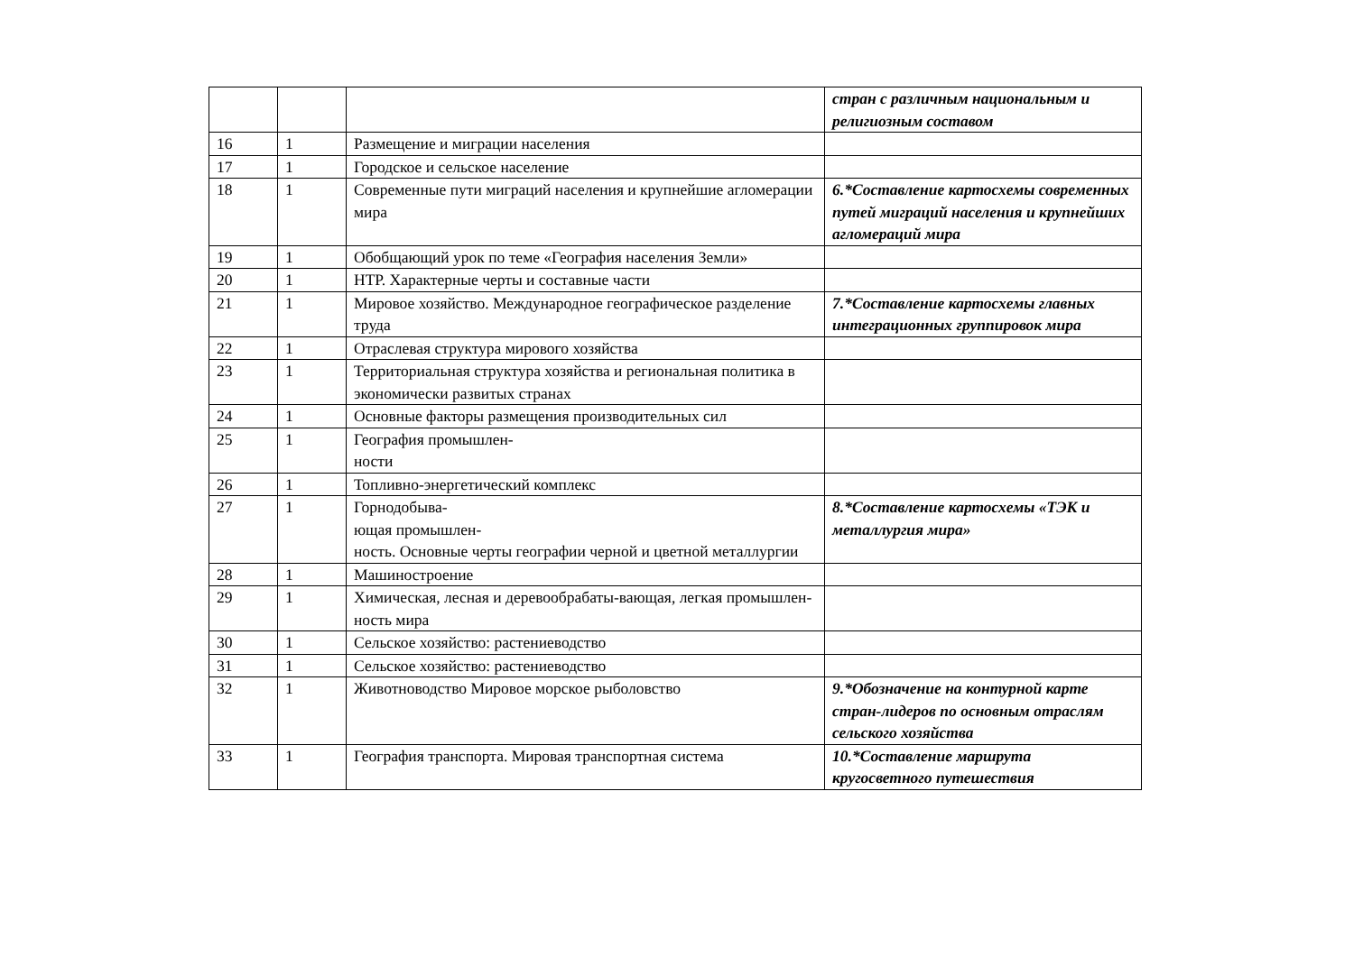| | | | стран с различным национальным и религиозным составом |
| 16 | 1 | Размещение и миграции населения | |
| 17 | 1 | Городское и сельское население | |
| 18 | 1 | Современные пути миграций населения и крупнейшие агломерации мира | 6.*Составление картосхемы современных путей миграций населения и крупнейших агломераций мира |
| 19 | 1 | Обобщающий урок по теме «География населения Земли» | |
| 20 | 1 | НТР. Характерные черты и составные части | |
| 21 | 1 | Мировое хозяйство. Международное географическое разделение труда | 7.*Составление картосхемы главных интеграционных группировок мира |
| 22 | 1 | Отраслевая структура мирового хозяйства | |
| 23 | 1 | Территориальная структура хозяйства и региональная политика в экономически развитых странах | |
| 24 | 1 | Основные факторы размещения производительных сил | |
| 25 | 1 | География промышлен- ности | |
| 26 | 1 | Топливно-энергетический комплекс | |
| 27 | 1 | Горнодобыва- ющая промышлен- ность. Основные черты географии черной и цветной металлургии | 8.*Составление картосхемы «ТЭК и металлургия мира» |
| 28 | 1 | Машиностроение | |
| 29 | 1 | Химическая, лесная и деревообрабаты-вающая, легкая промышлен-ность мира | |
| 30 | 1 | Сельское хозяйство: растениеводство | |
| 31 | 1 | Сельское хозяйство: растениеводство | |
| 32 | 1 | Животноводство Мировое морское рыболовство | 9.*Обозначение на контурной карте стран-лидеров по основным отраслям сельского хозяйства |
| 33 | 1 | География транспорта. Мировая транспортная система | 10.*Составление маршрута кругосветного путешествия |